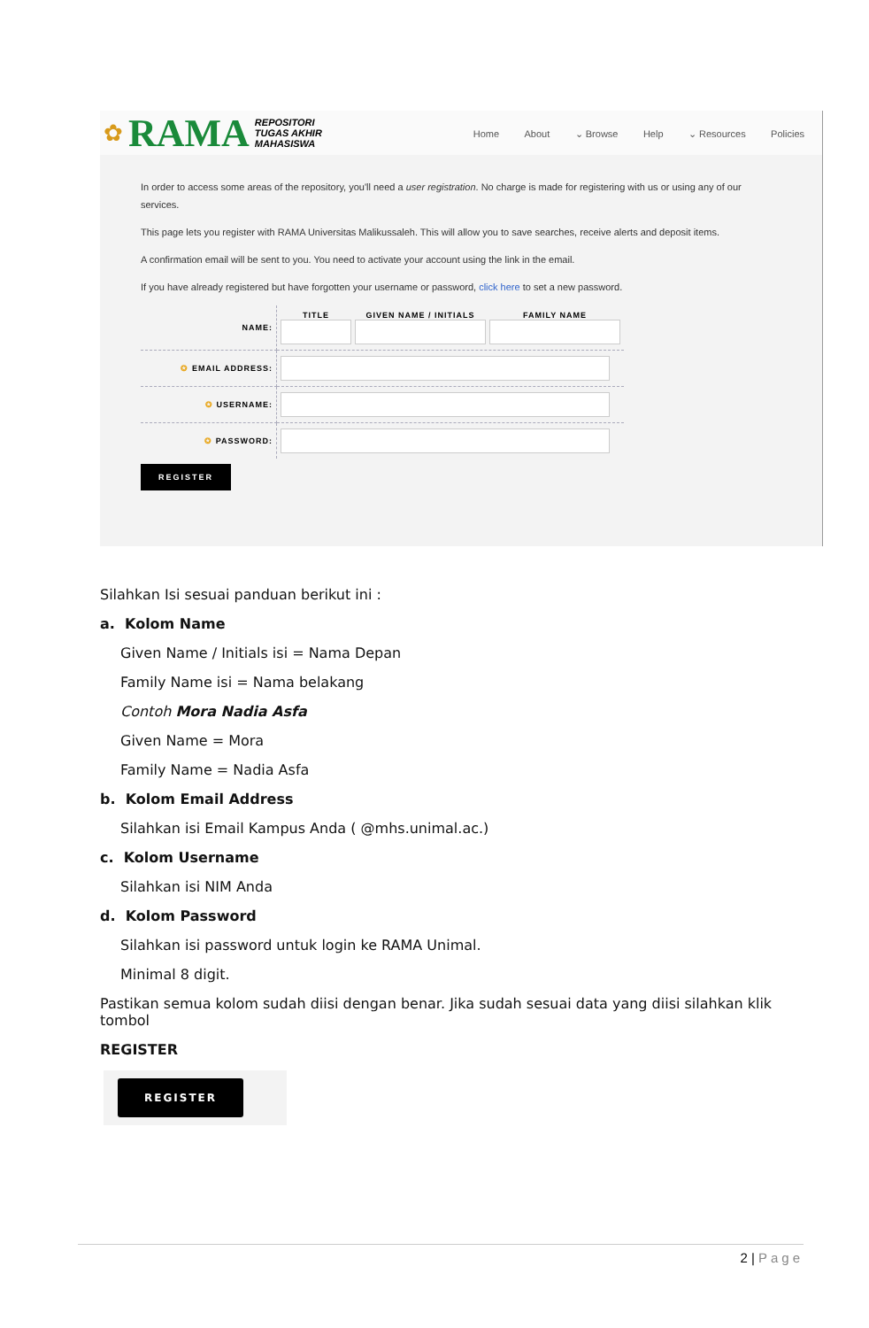✿ RAMA
REPOSITORI
TUGAS AKHIR
MAHASISWA
Home About ⌄ Browse Help ⌄ Resources Policies
In order to access some areas of the repository, you'll need a user registration. No charge is made for registering with us or using any of our services.
This page lets you register with RAMA Universitas Malikussaleh. This will allow you to save searches, receive alerts and deposit items.
A confirmation email will be sent to you. You need to activate your account using the link in the email.
If you have already registered but have forgotten your username or password, click here to set a new password.
| NAME: | TITLE GIVEN NAME / INITIALS FAMILY NAME |
| ✪ EMAIL ADDRESS: | |
| ✪ USERNAME: | |
| ✪ PASSWORD: | |
REGISTER
Silahkan Isi sesuai panduan berikut ini :
a. Kolom Name
Given Name / Initials isi = Nama Depan
Family Name isi = Nama belakang
Contoh Mora Nadia Asfa
Given Name = Mora
Family Name = Nadia Asfa
b. Kolom Email Address
Silahkan isi Email Kampus Anda ( @mhs.unimal.ac.)
c. Kolom Username
Silahkan isi NIM Anda
d. Kolom Password
Silahkan isi password untuk login ke RAMA Unimal.
Minimal 8 digit.
Pastikan semua kolom sudah diisi dengan benar. Jika sudah sesuai data yang diisi silahkan klik tombol
REGISTER
REGISTER
2 | Page